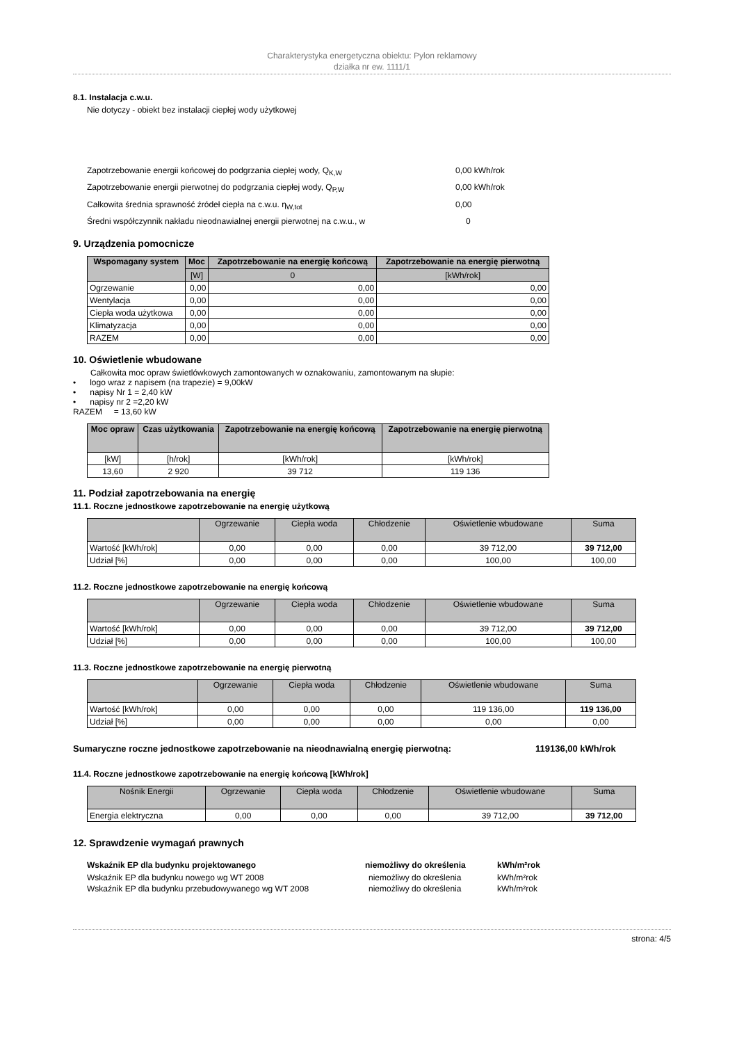Charakterystyka energetyczna obiektu: Pylon reklamowy
działka nr ew. 1111/1
8.1. Instalacja c.w.u.
Nie dotyczy - obiekt bez instalacji ciepłej wody użytkowej
Zapotrzebowanie energii końcowej do podgrzania ciepłej wody, Q<sub>K,W</sub> 0,00 kWh/rok
Zapotrzebowanie energii pierwotnej do podgrzania ciepłej wody, Q<sub>P,W</sub> 0,00 kWh/rok
Całkowita średnia sprawność źródeł ciepła na c.w.u. η<sub>W,tot</sub> 0,00
Średni współczynnik nakładu nieodnawialnej energii pierwotnej na c.w.u., w 0
9. Urządzenia pomocnicze
| Wspomagany system | Moc | Zapotrzebowanie na energię końcową | Zapotrzebowanie na energię pierwotną |
| --- | --- | --- | --- |
| | [W] | 0 | [kWh/rok] |
| Ogrzewanie | 0,00 | 0,00 | 0,00 |
| Wentylacja | 0,00 | 0,00 | 0,00 |
| Ciepła woda użytkowa | 0,00 | 0,00 | 0,00 |
| Klimatyzacja | 0,00 | 0,00 | 0,00 |
| RAZEM | 0,00 | 0,00 | 0,00 |
10. Oświetlenie wbudowane
Całkowita moc opraw świetlówkowych zamontowanych w oznakowaniu, zamontowanym na słupie:
• logo wraz z napisem (na trapezie) = 9,00kW
• napisy Nr 1 = 2,40 kW
• napisy nr 2 =2,20 kW
RAZEM = 13,60 kW
| Moc opraw | Czas użytkowania | Zapotrzebowanie na energię końcową | Zapotrzebowanie na energię pierwotną |
| --- | --- | --- | --- |
| [kW] | [h/rok] | [kWh/rok] | [kWh/rok] |
| 13,60 | 2 920 | 39 712 | 119 136 |
11. Podział zapotrzebowania na energię
11.1. Roczne jednostkowe zapotrzebowanie na energię użytkową
| | Ogrzewanie | Ciepła woda | Chłodzenie | Oświetlenie wbudowane | Suma |
| --- | --- | --- | --- | --- | --- |
| Wartość [kWh/rok] | 0,00 | 0,00 | 0,00 | 39 712,00 | 39 712,00 |
| Udział [%] | 0,00 | 0,00 | 0,00 | 100,00 | 100,00 |
11.2. Roczne jednostkowe zapotrzebowanie na energię końcową
| | Ogrzewanie | Ciepła woda | Chłodzenie | Oświetlenie wbudowane | Suma |
| --- | --- | --- | --- | --- | --- |
| Wartość [kWh/rok] | 0,00 | 0,00 | 0,00 | 39 712,00 | 39 712,00 |
| Udział [%] | 0,00 | 0,00 | 0,00 | 100,00 | 100,00 |
11.3. Roczne jednostkowe zapotrzebowanie na energię pierwotną
| | Ogrzewanie | Ciepła woda | Chłodzenie | Oświetlenie wbudowane | Suma |
| --- | --- | --- | --- | --- | --- |
| Wartość [kWh/rok] | 0,00 | 0,00 | 0,00 | 119 136,00 | 119 136,00 |
| Udział [%] | 0,00 | 0,00 | 0,00 | 0,00 | 0,00 |
Sumaryczne roczne jednostkowe zapotrzebowanie na nieodnawialną energię pierwotną: 119136,00 kWh/rok
11.4. Roczne jednostkowe zapotrzebowanie na energię końcową [kWh/rok]
| Nośnik Energii | Ogrzewanie | Ciepła woda | Chłodzenie | Oświetlenie wbudowane | Suma |
| --- | --- | --- | --- | --- | --- |
| Energia elektryczna | 0,00 | 0,00 | 0,00 | 39 712,00 | 39 712,00 |
12. Sprawdzenie wymagań prawnych
Wskaźnik EP dla budynku projektowanego niemożliwy do określenia kWh/m²rok
Wskaźnik EP dla budynku nowego wg WT 2008 niemożliwy do określenia kWh/m²rok
Wskaźnik EP dla budynku przebudowywanego wg WT 2008 niemożliwy do określenia kWh/m²rok
strona: 4/5